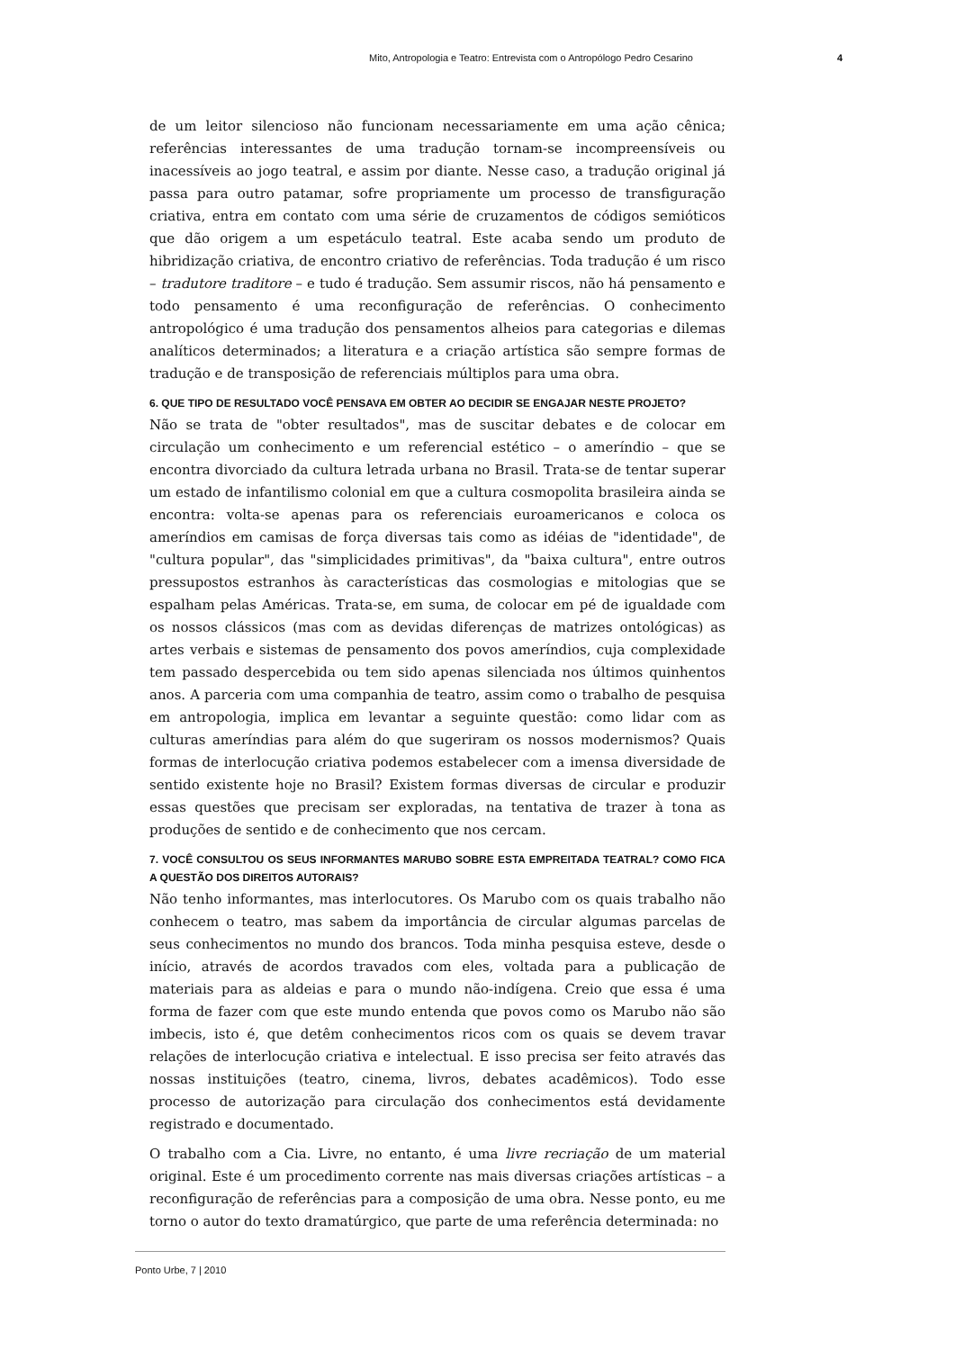Mito, Antropologia e Teatro: Entrevista com o Antropólogo Pedro Cesarino 4
de um leitor silencioso não funcionam necessariamente em uma ação cênica; referências interessantes de uma tradução tornam-se incompreensíveis ou inacessíveis ao jogo teatral, e assim por diante. Nesse caso, a tradução original já passa para outro patamar, sofre propriamente um processo de transfiguração criativa, entra em contato com uma série de cruzamentos de códigos semióticos que dão origem a um espetáculo teatral. Este acaba sendo um produto de hibridização criativa, de encontro criativo de referências. Toda tradução é um risco – tradutore traditore – e tudo é tradução. Sem assumir riscos, não há pensamento e todo pensamento é uma reconfiguração de referências. O conhecimento antropológico é uma tradução dos pensamentos alheios para categorias e dilemas analíticos determinados; a literatura e a criação artística são sempre formas de tradução e de transposição de referenciais múltiplos para uma obra.
6. QUE TIPO DE RESULTADO VOCÊ PENSAVA EM OBTER AO DECIDIR SE ENGAJAR NESTE PROJETO?
Não se trata de "obter resultados", mas de suscitar debates e de colocar em circulação um conhecimento e um referencial estético – o ameríndio – que se encontra divorciado da cultura letrada urbana no Brasil. Trata-se de tentar superar um estado de infantilismo colonial em que a cultura cosmopolita brasileira ainda se encontra: volta-se apenas para os referenciais euroamericanos e coloca os ameríndios em camisas de força diversas tais como as idéias de "identidade", de "cultura popular", das "simplicidades primitivas", da "baixa cultura", entre outros pressupostos estranhos às características das cosmologias e mitologias que se espalham pelas Américas. Trata-se, em suma, de colocar em pé de igualdade com os nossos clássicos (mas com as devidas diferenças de matrizes ontológicas) as artes verbais e sistemas de pensamento dos povos ameríndios, cuja complexidade tem passado despercebida ou tem sido apenas silenciada nos últimos quinhentos anos. A parceria com uma companhia de teatro, assim como o trabalho de pesquisa em antropologia, implica em levantar a seguinte questão: como lidar com as culturas ameríndias para além do que sugeriram os nossos modernismos? Quais formas de interlocução criativa podemos estabelecer com a imensa diversidade de sentido existente hoje no Brasil? Existem formas diversas de circular e produzir essas questões que precisam ser exploradas, na tentativa de trazer à tona as produções de sentido e de conhecimento que nos cercam.
7. VOCÊ CONSULTOU OS SEUS INFORMANTES MARUBO SOBRE ESTA EMPREITADA TEATRAL? COMO FICA A QUESTÃO DOS DIREITOS AUTORAIS?
Não tenho informantes, mas interlocutores. Os Marubo com os quais trabalho não conhecem o teatro, mas sabem da importância de circular algumas parcelas de seus conhecimentos no mundo dos brancos. Toda minha pesquisa esteve, desde o início, através de acordos travados com eles, voltada para a publicação de materiais para as aldeias e para o mundo não-indígena. Creio que essa é uma forma de fazer com que este mundo entenda que povos como os Marubo não são imbecis, isto é, que detêm conhecimentos ricos com os quais se devem travar relações de interlocução criativa e intelectual. E isso precisa ser feito através das nossas instituições (teatro, cinema, livros, debates acadêmicos). Todo esse processo de autorização para circulação dos conhecimentos está devidamente registrado e documentado.
O trabalho com a Cia. Livre, no entanto, é uma livre recriação de um material original. Este é um procedimento corrente nas mais diversas criações artísticas – a reconfiguração de referências para a composição de uma obra. Nesse ponto, eu me torno o autor do texto dramatúrgico, que parte de uma referência determinada: no
Ponto Urbe, 7 | 2010